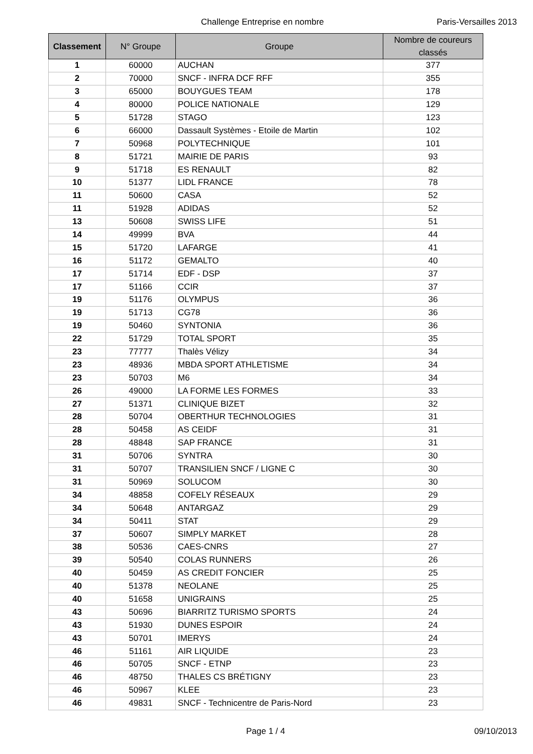Challenge Entreprise en nombre Paris-Versailles 2013
| Classement | N° Groupe | Groupe | Nombre de coureurs classés |
| --- | --- | --- | --- |
| 1 | 60000 | AUCHAN | 377 |
| 2 | 70000 | SNCF - INFRA DCF RFF | 355 |
| 3 | 65000 | BOUYGUES TEAM | 178 |
| 4 | 80000 | POLICE NATIONALE | 129 |
| 5 | 51728 | STAGO | 123 |
| 6 | 66000 | Dassault Systèmes - Etoile de Martin | 102 |
| 7 | 50968 | POLYTECHNIQUE | 101 |
| 8 | 51721 | MAIRIE DE PARIS | 93 |
| 9 | 51718 | ES RENAULT | 82 |
| 10 | 51377 | LIDL FRANCE | 78 |
| 11 | 50600 | CASA | 52 |
| 11 | 51928 | ADIDAS | 52 |
| 13 | 50608 | SWISS LIFE | 51 |
| 14 | 49999 | BVA | 44 |
| 15 | 51720 | LAFARGE | 41 |
| 16 | 51172 | GEMALTO | 40 |
| 17 | 51714 | EDF - DSP | 37 |
| 17 | 51166 | CCIR | 37 |
| 19 | 51176 | OLYMPUS | 36 |
| 19 | 51713 | CG78 | 36 |
| 19 | 50460 | SYNTONIA | 36 |
| 22 | 51729 | TOTAL SPORT | 35 |
| 23 | 77777 | Thalès Vélizy | 34 |
| 23 | 48936 | MBDA SPORT ATHLETISME | 34 |
| 23 | 50703 | M6 | 34 |
| 26 | 49000 | LA FORME LES FORMES | 33 |
| 27 | 51371 | CLINIQUE BIZET | 32 |
| 28 | 50704 | OBERTHUR TECHNOLOGIES | 31 |
| 28 | 50458 | AS CEIDF | 31 |
| 28 | 48848 | SAP FRANCE | 31 |
| 31 | 50706 | SYNTRA | 30 |
| 31 | 50707 | TRANSILIEN SNCF / LIGNE C | 30 |
| 31 | 50969 | SOLUCOM | 30 |
| 34 | 48858 | COFELY RÉSEAUX | 29 |
| 34 | 50648 | ANTARGAZ | 29 |
| 34 | 50411 | STAT | 29 |
| 37 | 50607 | SIMPLY MARKET | 28 |
| 38 | 50536 | CAES-CNRS | 27 |
| 39 | 50540 | COLAS RUNNERS | 26 |
| 40 | 50459 | AS CREDIT FONCIER | 25 |
| 40 | 51378 | NEOLANE | 25 |
| 40 | 51658 | UNIGRAINS | 25 |
| 43 | 50696 | BIARRITZ TURISMO SPORTS | 24 |
| 43 | 51930 | DUNES ESPOIR | 24 |
| 43 | 50701 | IMERYS | 24 |
| 46 | 51161 | AIR LIQUIDE | 23 |
| 46 | 50705 | SNCF - ETNP | 23 |
| 46 | 48750 | THALES CS BRÉTIGNY | 23 |
| 46 | 50967 | KLEE | 23 |
| 46 | 49831 | SNCF - Technicentre de Paris-Nord | 23 |
Page 1 / 4 09/10/2013